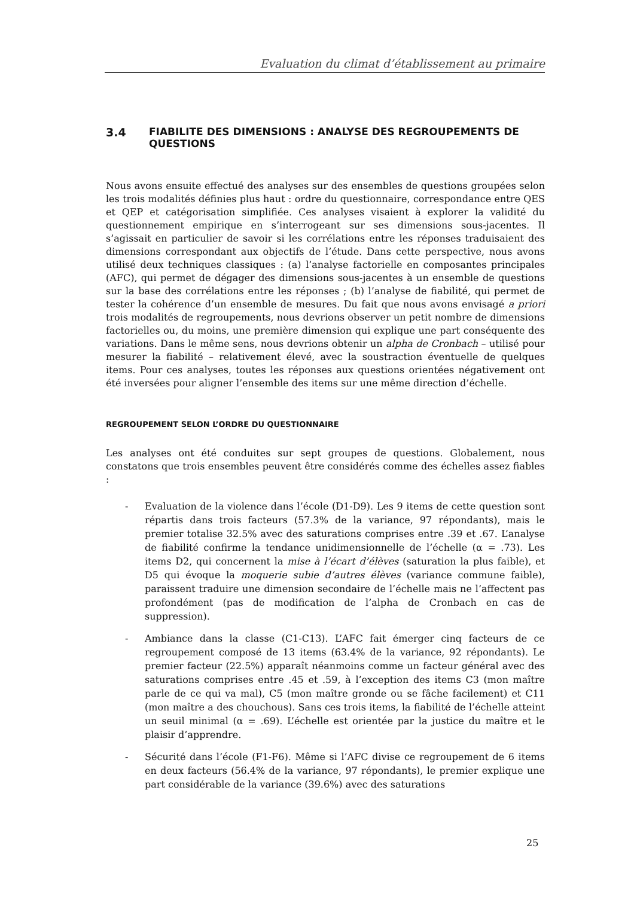Evaluation du climat d’établissement au primaire
3.4 FIABILITE DES DIMENSIONS : ANALYSE DES REGROUPEMENTS DE QUESTIONS
Nous avons ensuite effectué des analyses sur des ensembles de questions groupées selon les trois modalités définies plus haut : ordre du questionnaire, correspondance entre QES et QEP et catégorisation simplifiée. Ces analyses visaient à explorer la validité du questionnement empirique en s’interrogeant sur ses dimensions sous-jacentes. Il s’agissait en particulier de savoir si les corrélations entre les réponses traduisaient des dimensions correspondant aux objectifs de l’étude. Dans cette perspective, nous avons utilisé deux techniques classiques : (a) l’analyse factorielle en composantes principales (AFC), qui permet de dégager des dimensions sous-jacentes à un ensemble de questions sur la base des corrélations entre les réponses ; (b) l’analyse de fiabilité, qui permet de tester la cohérence d’un ensemble de mesures. Du fait que nous avons envisagé a priori trois modalités de regroupements, nous devrions observer un petit nombre de dimensions factorielles ou, du moins, une première dimension qui explique une part conséquente des variations. Dans le même sens, nous devrions obtenir un alpha de Cronbach – utilisé pour mesurer la fiabilité – relativement élevé, avec la soustraction éventuelle de quelques items. Pour ces analyses, toutes les réponses aux questions orientées négativement ont été inversées pour aligner l’ensemble des items sur une même direction d’échelle.
REGROUPEMENT SELON L’ORDRE DU QUESTIONNAIRE
Les analyses ont été conduites sur sept groupes de questions. Globalement, nous constatons que trois ensembles peuvent être considérés comme des échelles assez fiables :
- Evaluation de la violence dans l’école (D1-D9). Les 9 items de cette question sont répartis dans trois facteurs (57.3% de la variance, 97 répondants), mais le premier totalise 32.5% avec des saturations comprises entre .39 et .67. L’analyse de fiabilité confirme la tendance unidimensionnelle de l’échelle (α = .73). Les items D2, qui concernent la mise à l’écart d’élèves (saturation la plus faible), et D5 qui évoque la moquerie subie d’autres élèves (variance commune faible), paraissent traduire une dimension secondaire de l’échelle mais ne l’affectent pas profondément (pas de modification de l’alpha de Cronbach en cas de suppression).
- Ambiance dans la classe (C1-C13). L’AFC fait émerger cinq facteurs de ce regroupement composé de 13 items (63.4% de la variance, 92 répondants). Le premier facteur (22.5%) apparaît néanmoins comme un facteur général avec des saturations comprises entre .45 et .59, à l’exception des items C3 (mon maître parle de ce qui va mal), C5 (mon maître gronde ou se fâche facilement) et C11 (mon maître a des chouchous). Sans ces trois items, la fiabilité de l’échelle atteint un seuil minimal (α = .69). L’échelle est orientée par la justice du maître et le plaisir d’apprendre.
- Sécurité dans l’école (F1-F6). Même si l’AFC divise ce regroupement de 6 items en deux facteurs (56.4% de la variance, 97 répondants), le premier explique une part considérable de la variance (39.6%) avec des saturations
25